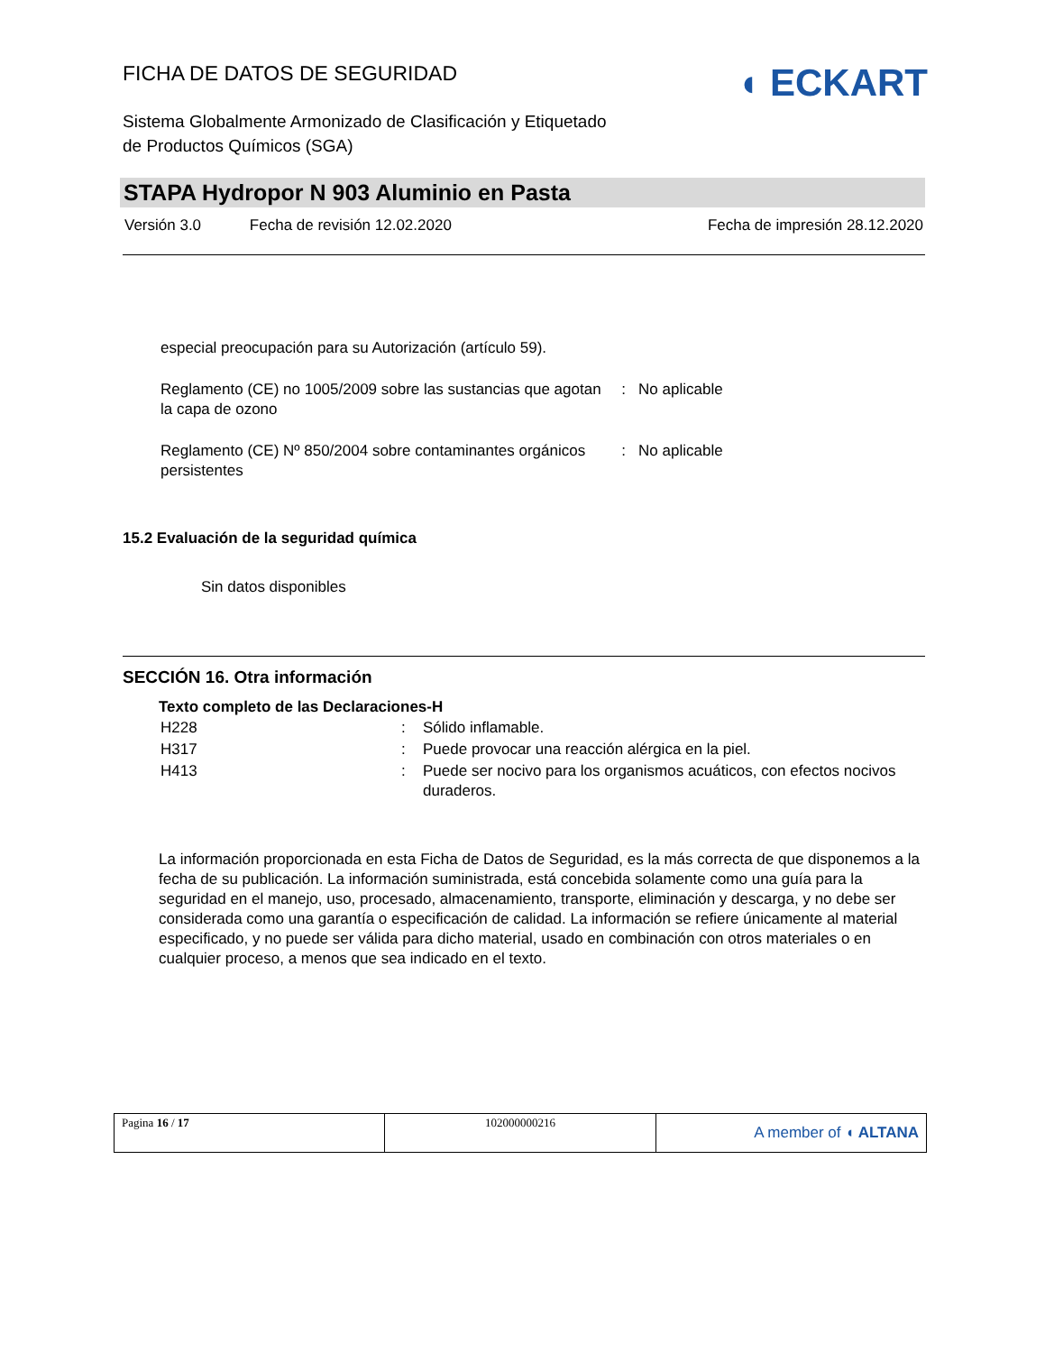◖ ECKART
FICHA DE DATOS DE SEGURIDAD
Sistema Globalmente Armonizado de Clasificación y Etiquetado
de Productos Químicos (SGA)
STAPA Hydropor N 903 Aluminio en Pasta
| Versión 3.0 | Fecha de revisión 12.02.2020 | Fecha de impresión 28.12.2020 |
| especial preocupación para su Autorización (artículo 59). | |
| Reglamento (CE) no 1005/2009 sobre las sustancias que agotan la capa de ozono | : No aplicable |
| Reglamento (CE) Nº 850/2004 sobre contaminantes orgánicos persistentes | : No aplicable |
15.2 Evaluación de la seguridad química
Sin datos disponibles
SECCIÓN 16. Otra información
Texto completo de las Declaraciones-H
| H228 | : | Sólido inflamable. |
| H317 | : | Puede provocar una reacción alérgica en la piel. |
| H413 | : | Puede ser nocivo para los organismos acuáticos, con efectos nocivos duraderos. |
La información proporcionada en esta Ficha de Datos de Seguridad, es la más correcta de que disponemos a la fecha de su publicación. La información suministrada, está concebida solamente como una guía para la seguridad en el manejo, uso, procesado, almacenamiento, transporte, eliminación y descarga, y no debe ser considerada como una garantía o especificación de calidad. La información se refiere únicamente al material especificado, y no puede ser válida para dicho material, usado en combinación con otros materiales o en cualquier proceso, a menos que sea indicado en el texto.
| Pagina 16 / 17 | 102000000216 | A member of ◖ ALTANA |